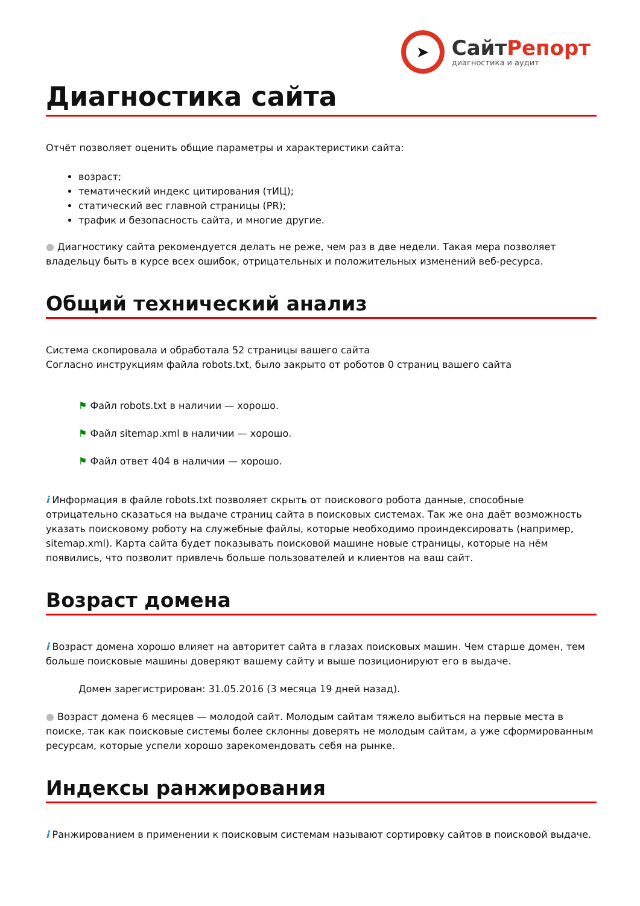➤
СайтРепорт
диагностика и аудит
Диагностика сайта
Отчёт позволяет оценить общие параметры и характеристики сайта:
возраст;
тематический индекс цитирования (тИЦ);
статический вес главной страницы (PR);
трафик и безопасность сайта, и многие другие.
● Диагностику сайта рекомендуется делать не реже, чем раз в две недели. Такая мера позволяет владельцу быть в курсе всех ошибок, отрицательных и положительных изменений веб-ресурса.
Общий технический анализ
Система скопировала и обработала 52 страницы вашего сайта
Согласно инструкциям файла robots.txt, было закрыто от роботов 0 страниц вашего сайта
⚑ Файл robots.txt в наличии — хорошо.
⚑ Файл sitemap.xml в наличии — хорошо.
⚑ Файл ответ 404 в наличии — хорошо.
i Информация в файле robots.txt позволяет скрыть от поискового робота данные, способные отрицательно сказаться на выдаче страниц сайта в поисковых системах. Так же она даёт возможность указать поисковому роботу на служебные файлы, которые необходимо проиндексировать (например, sitemap.xml). Карта сайта будет показывать поисковой машине новые страницы, которые на нём появились, что позволит привлечь больше пользователей и клиентов на ваш сайт.
Возраст домена
i Возраст домена хорошо влияет на авторитет сайта в глазах поисковых машин. Чем старше домен, тем больше поисковые машины доверяют вашему сайту и выше позиционируют его в выдаче.
Домен зарегистрирован: 31.05.2016 (3 месяца 19 дней назад).
● Возраст домена 6 месяцев — молодой сайт. Молодым сайтам тяжело выбиться на первые места в поиске, так как поисковые системы более склонны доверять не молодым сайтам, а уже сформированным ресурсам, которые успели хорошо зарекомендовать себя на рынке.
Индексы ранжирования
i Ранжированием в применении к поисковым системам называют сортировку сайтов в поисковой выдаче.